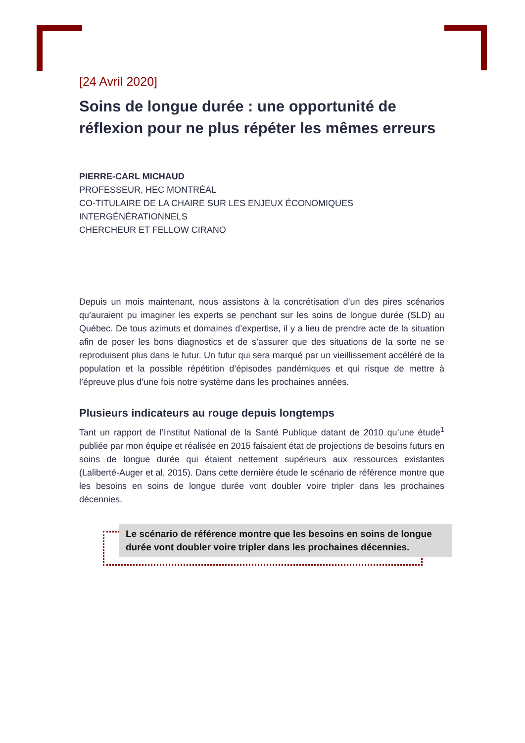[24 Avril 2020]
Soins de longue durée : une opportunité de réflexion pour ne plus répéter les mêmes erreurs
PIERRE-CARL MICHAUD
PROFESSEUR, HEC MONTRÉAL
CO-TITULAIRE DE LA CHAIRE SUR LES ENJEUX ÉCONOMIQUES INTERGÉNÉRATIONNELS
CHERCHEUR ET FELLOW CIRANO
Depuis un mois maintenant, nous assistons à la concrétisation d’un des pires scénarios qu’auraient pu imaginer les experts se penchant sur les soins de longue durée (SLD) au Québec. De tous azimuts et domaines d’expertise, il y a lieu de prendre acte de la situation afin de poser les bons diagnostics et de s’assurer que des situations de la sorte ne se reproduisent plus dans le futur. Un futur qui sera marqué par un vieillissement accéléré de la population et la possible répétition d’épisodes pandémiques et qui risque de mettre à l’épreuve plus d’une fois notre système dans les prochaines années.
Plusieurs indicateurs au rouge depuis longtemps
Tant un rapport de l’Institut National de la Santé Publique datant de 2010 qu’une étude<sup>1</sup> publiée par mon équipe et réalisée en 2015 faisaient état de projections de besoins futurs en soins de longue durée qui étaient nettement supérieurs aux ressources existantes (Laliberté-Auger et al, 2015). Dans cette dernière étude le scénario de référence montre que les besoins en soins de longue durée vont doubler voire tripler dans les prochaines décennies.
Le scénario de référence montre que les besoins en soins de longue durée vont doubler voire tripler dans les prochaines décennies.